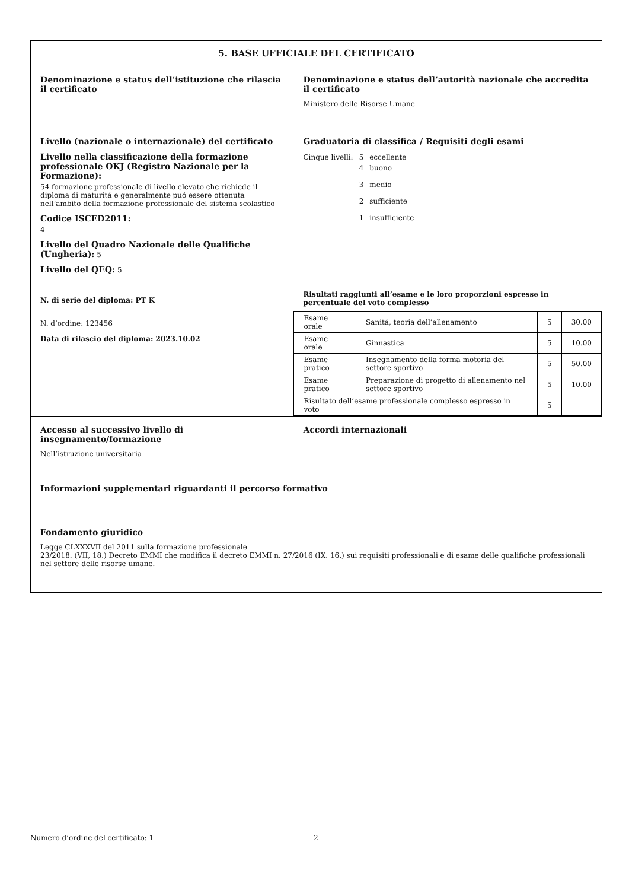| 5. BASE UFFICIALE DEL CERTIFICATO | |
| Denominazione e status dell’istituzione che rilascia il certificato | Denominazione e status dell’autorità nazionale che accredita il certificato Ministero delle Risorse Umane |
| Livello (nazionale o internazionale) del certificato Livello nella classificazione della formazione professionale OKJ (Registro Nazionale per la Formazione): 54 formazione professionale di livello elevato che richiede il diploma di maturitá e generalmente puó essere ottenuta nell’ambito della formazione professionale del sistema scolastico Codice ISCED2011: 4 Livello del Quadro Nazionale delle Qualifiche (Ungheria): 5 Livello del QEQ: 5 | Graduatoria di classifica / Requisiti degli esami / Cinque livelli: / 5 / eccellente / / / 4 / buono / / / 3 / medio / / / 2 / sufficiente / / / 1 / insufficiente / |
| N. di serie del diploma: PT K N. d’ordine: 123456 Data di rilascio del diploma: 2023.10.02 | Risultati raggiunti all’esame e le loro proporzioni espresse in percentuale del voto complesso / Esame orale / Sanitá, teoria dell’allenamento / 5 / 30.00 / / Esame orale / Ginnastica / 5 / 10.00 / / Esame pratico / Insegnamento della forma motoria del settore sportivo / 5 / 50.00 / / Esame pratico / Preparazione di progetto di allenamento nel settore sportivo / 5 / 10.00 / / Risultato dell’esame professionale complesso espresso in voto / / 5 / / |
| Accesso al successivo livello di insegnamento/formazione Nell’istruzione universitaria | Accordi internazionali |
| Informazioni supplementari riguardanti il percorso formativo | |
| Fondamento giuridico Legge CLXXXVII del 2011 sulla formazione professionale 23/2018. (VII, 18.) Decreto EMMI che modifica il decreto EMMI n. 27/2016 (IX. 16.) sui requisiti professionali e di esame delle qualifiche professionali nel settore delle risorse umane. | |
Numero d’ordine del certificato: 1 2